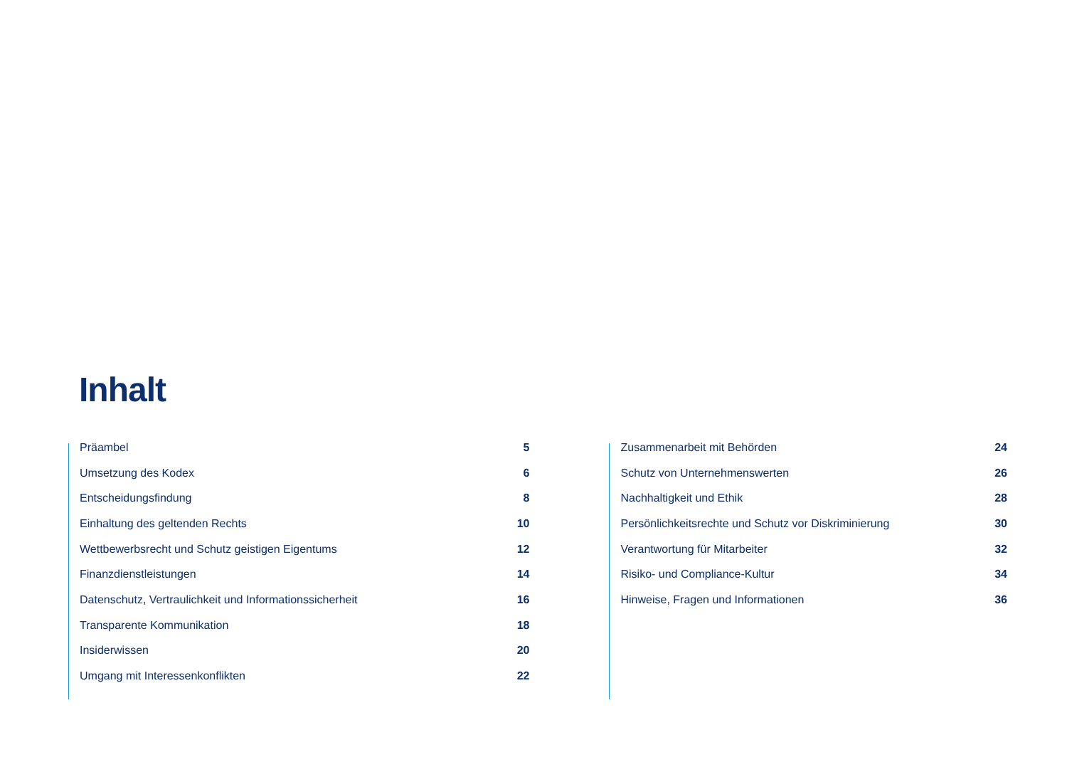Inhalt
Präambel 5
Umsetzung des Kodex 6
Entscheidungsfindung 8
Einhaltung des geltenden Rechts 10
Wettbewerbsrecht und Schutz geistigen Eigentums 12
Finanzdienstleistungen 14
Datenschutz, Vertraulichkeit und Informationssicherheit 16
Transparente Kommunikation 18
Insiderwissen 20
Umgang mit Interessenkonflikten 22
Zusammenarbeit mit Behörden 24
Schutz von Unternehmenswerten 26
Nachhaltigkeit und Ethik 28
Persönlichkeitsrechte und Schutz vor Diskriminierung 30
Verantwortung für Mitarbeiter 32
Risiko- und Compliance-Kultur 34
Hinweise, Fragen und Informationen 36